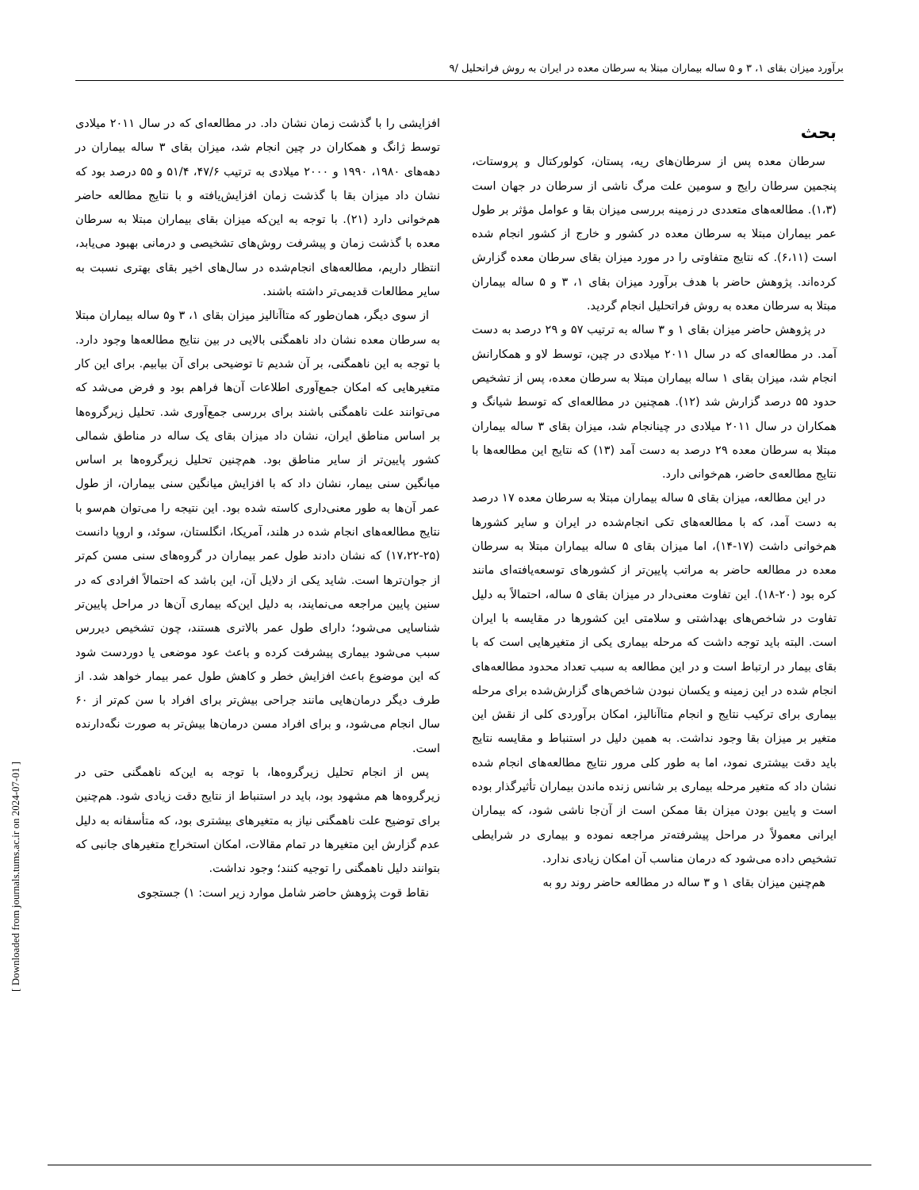برآورد میزان بقای ۱، ۳ و ۵ ساله بیماران مبتلا به سرطان معده در ایران به روش فراتحلیل /۹
بحث
سرطان معده پس از سرطان‌های ریه، پستان، کولورکتال و پروستات، پنجمین سرطان رایج و سومین علت مرگ ناشی از سرطان در جهان است (۱،۳). مطالعه‌های متعددی در زمینه بررسی میزان بقا و عوامل مؤثر بر طول عمر بیماران مبتلا به سرطان معده در کشور و خارج از کشور انجام شده است (۶،۱۱). که نتایج متفاوتی را در مورد میزان بقای سرطان معده گزارش کرده‌اند. پژوهش حاضر با هدف برآورد میزان بقای ۱، ۳ و ۵ ساله بیماران مبتلا به سرطان معده به روش فراتحلیل انجام گردید.
در پژوهش حاضر میزان بقای ۱ و ۳ ساله به ترتیب ۵۷ و ۲۹ درصد به دست آمد. در مطالعه‌ای که در سال ۲۰۱۱ میلادی در چین، توسط لاو و همکارانش انجام شد، میزان بقای ۱ ساله بیماران مبتلا به سرطان معده، پس از تشخیص حدود ۵۵ درصد گزارش شد (۱۲). همچنین در مطالعه‌ای که توسط شیانگ و همکاران در سال ۲۰۱۱ میلادی در چینانجام شد، میزان بقای ۳ ساله بیماران مبتلا به سرطان معده ۲۹ درصد به دست آمد (۱۳) که نتایج این مطالعه‌ها با نتایج مطالعه‌ی حاضر، هم‌خوانی دارد.
در این مطالعه، میزان بقای ۵ ساله بیماران مبتلا به سرطان معده ۱۷ درصد به دست آمد، که با مطالعه‌های تکی انجام‌شده در ایران و سایر کشورها هم‌خوانی داشت (۱۷-۱۴)، اما میزان بقای ۵ ساله بیماران مبتلا به سرطان معده در مطالعه حاضر به مراتب پایین‌تر از کشورهای توسعه‌یافته‌ای مانند کره بود (۲۰-۱۸). این تفاوت معنی‌دار در میزان بقای ۵ ساله، احتمالاً به دلیل تفاوت در شاخص‌های بهداشتی و سلامتی این کشورها در مقایسه با ایران است. البته باید توجه داشت که مرحله بیماری یکی از متغیرهایی است که با بقای بیمار در ارتباط است و در این مطالعه به سبب تعداد محدود مطالعه‌های انجام شده در این زمینه و یکسان نبودن شاخص‌های گزارش‌شده برای مرحله بیماری برای ترکیب نتایج و انجام متاآنالیز، امکان برآوردی کلی از نقش این متغیر بر میزان بقا وجود نداشت. به همین دلیل در استنباط و مقایسه نتایج باید دقت بیشتری نمود، اما به طور کلی مرور نتایج مطالعه‌های انجام شده نشان داد که متغیر مرحله بیماری بر شانس زنده ماندن بیماران تأثیرگذار بوده است و پایین بودن میزان بقا ممکن است از آن‌جا ناشی شود، که بیماران ایرانی معمولاً در مراحل پیشرفته‌تر مراجعه نموده و بیماری در شرایطی تشخیص داده می‌شود که درمان مناسب آن امکان زیادی ندارد.
هم‌چنین میزان بقای ۱ و ۳ ساله در مطالعه حاضر روند رو به
افزایشی را با گذشت زمان نشان داد. در مطالعه‌ای که در سال ۲۰۱۱ میلادی توسط ژانگ و همکاران در چین انجام شد، میزان بقای ۳ ساله بیماران در دهه‌های ۱۹۸۰، ۱۹۹۰ و ۲۰۰۰ میلادی به ترتیب ۴۷/۶، ۵۱/۴ و ۵۵ درصد بود که نشان داد میزان بقا با گذشت زمان افزایش‌یافته و با نتایج مطالعه حاضر هم‌خوانی دارد (۲۱). با توجه به این‌که میزان بقای بیماران مبتلا به سرطان معده با گذشت زمان و پیشرفت روش‌های تشخیصی و درمانی بهبود می‌یابد، انتظار داریم، مطالعه‌های انجام‌شده در سال‌های اخیر بقای بهتری نسبت به سایر مطالعات قدیمی‌تر داشته باشند.
از سوی دیگر، همان‌طور که متاآنالیز میزان بقای ۱، ۳ و۵ ساله بیماران مبتلا به سرطان معده نشان داد ناهمگنی بالایی در بین نتایج مطالعه‌ها وجود دارد. با توجه به این ناهمگنی، بر آن شدیم تا توضیحی برای آن بیابیم. برای این کار متغیرهایی که امکان جمع‌آوری اطلاعات آن‌ها فراهم بود و فرض می‌شد که می‌توانند علت ناهمگنی باشند برای بررسی جمع‌آوری شد. تحلیل زیرگروه‌ها بر اساس مناطق ایران، نشان داد میزان بقای یک ساله در مناطق شمالی کشور پایین‌تر از سایر مناطق بود. هم‌چنین تحلیل زیرگروه‌ها بر اساس میانگین سنی بیمار، نشان داد که با افزایش میانگین سنی بیماران، از طول عمر آن‌ها به طور معنی‌داری کاسته شده بود. این نتیجه را می‌توان هم‌سو با نتایج مطالعه‌های انجام شده در هلند، آمریکا، انگلستان، سوئد، و اروپا دانست (۲۵-۱۷،۲۲) که نشان دادند طول عمر بیماران در گروه‌های سنی مسن کم‌تر از جوان‌ترها است. شاید یکی از دلایل آن، این باشد که احتمالاً افرادی که در سنین پایین مراجعه می‌نمایند، به دلیل این‌که بیماری آن‌ها در مراحل پایین‌تر شناسایی می‌شود؛ دارای طول عمر بالاتری هستند، چون تشخیص دیررس سبب می‌شود بیماری پیشرفت کرده و باعث عود موضعی یا دوردست شود که این موضوع باعث افزایش خطر و کاهش طول عمر بیمار خواهد شد. از طرف دیگر درمان‌هایی مانند جراحی بیش‌تر برای افراد با سن کم‌تر از ۶۰ سال انجام می‌شود، و برای افراد مسن درمان‌ها بیش‌تر به صورت نگه‌دارنده است.
پس از انجام تحلیل زیرگروه‌ها، با توجه به این‌که ناهمگنی حتی در زیرگروه‌ها هم مشهود بود، باید در استنباط از نتایج دقت زیادی شود. هم‌چنین برای توضیح علت ناهمگنی نیاز به متغیرهای بیشتری بود، که متأسفانه به دلیل عدم گزارش این متغیرها در تمام مقالات، امکان استخراج متغیرهای جانبی که بتوانند دلیل ناهمگنی را توجیه کنند؛ وجود نداشت.
نقاط قوت پژوهش حاضر شامل موارد زیر است: ۱) جستجوی
[ Downloaded from journals.tums.ac.ir on 2024-07-01 ]